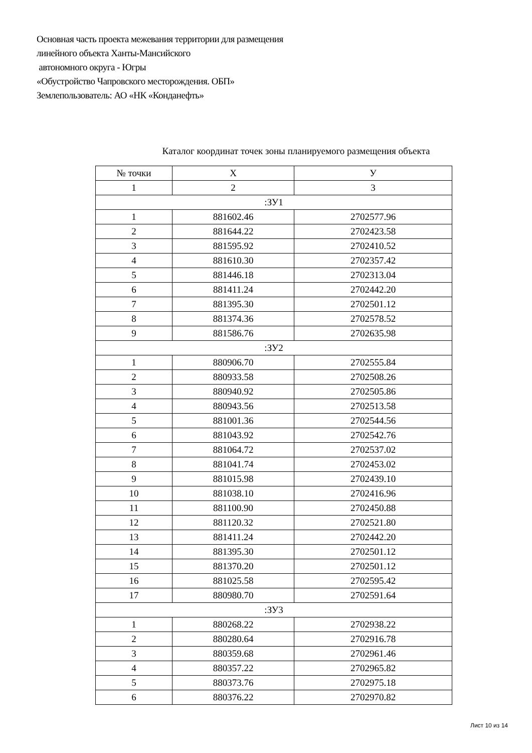Основная часть проекта межевания территории для размещения
линейного объекта Ханты-Мансийского
автономного округа - Югры
«Обустройство Чапровского месторождения. ОБП»
Землепользователь: АО «НК «Конданефть»
Каталог координат точек зоны планируемого размещения объекта
| № точки | X | У |
| --- | --- | --- |
| 1 | 2 | 3 |
| :ЗУ1 | | |
| 1 | 881602.46 | 2702577.96 |
| 2 | 881644.22 | 2702423.58 |
| 3 | 881595.92 | 2702410.52 |
| 4 | 881610.30 | 2702357.42 |
| 5 | 881446.18 | 2702313.04 |
| 6 | 881411.24 | 2702442.20 |
| 7 | 881395.30 | 2702501.12 |
| 8 | 881374.36 | 2702578.52 |
| 9 | 881586.76 | 2702635.98 |
| :ЗУ2 | | |
| 1 | 880906.70 | 2702555.84 |
| 2 | 880933.58 | 2702508.26 |
| 3 | 880940.92 | 2702505.86 |
| 4 | 880943.56 | 2702513.58 |
| 5 | 881001.36 | 2702544.56 |
| 6 | 881043.92 | 2702542.76 |
| 7 | 881064.72 | 2702537.02 |
| 8 | 881041.74 | 2702453.02 |
| 9 | 881015.98 | 2702439.10 |
| 10 | 881038.10 | 2702416.96 |
| 11 | 881100.90 | 2702450.88 |
| 12 | 881120.32 | 2702521.80 |
| 13 | 881411.24 | 2702442.20 |
| 14 | 881395.30 | 2702501.12 |
| 15 | 881370.20 | 2702501.12 |
| 16 | 881025.58 | 2702595.42 |
| 17 | 880980.70 | 2702591.64 |
| :ЗУ3 | | |
| 1 | 880268.22 | 2702938.22 |
| 2 | 880280.64 | 2702916.78 |
| 3 | 880359.68 | 2702961.46 |
| 4 | 880357.22 | 2702965.82 |
| 5 | 880373.76 | 2702975.18 |
| 6 | 880376.22 | 2702970.82 |
Лист 10 из 14